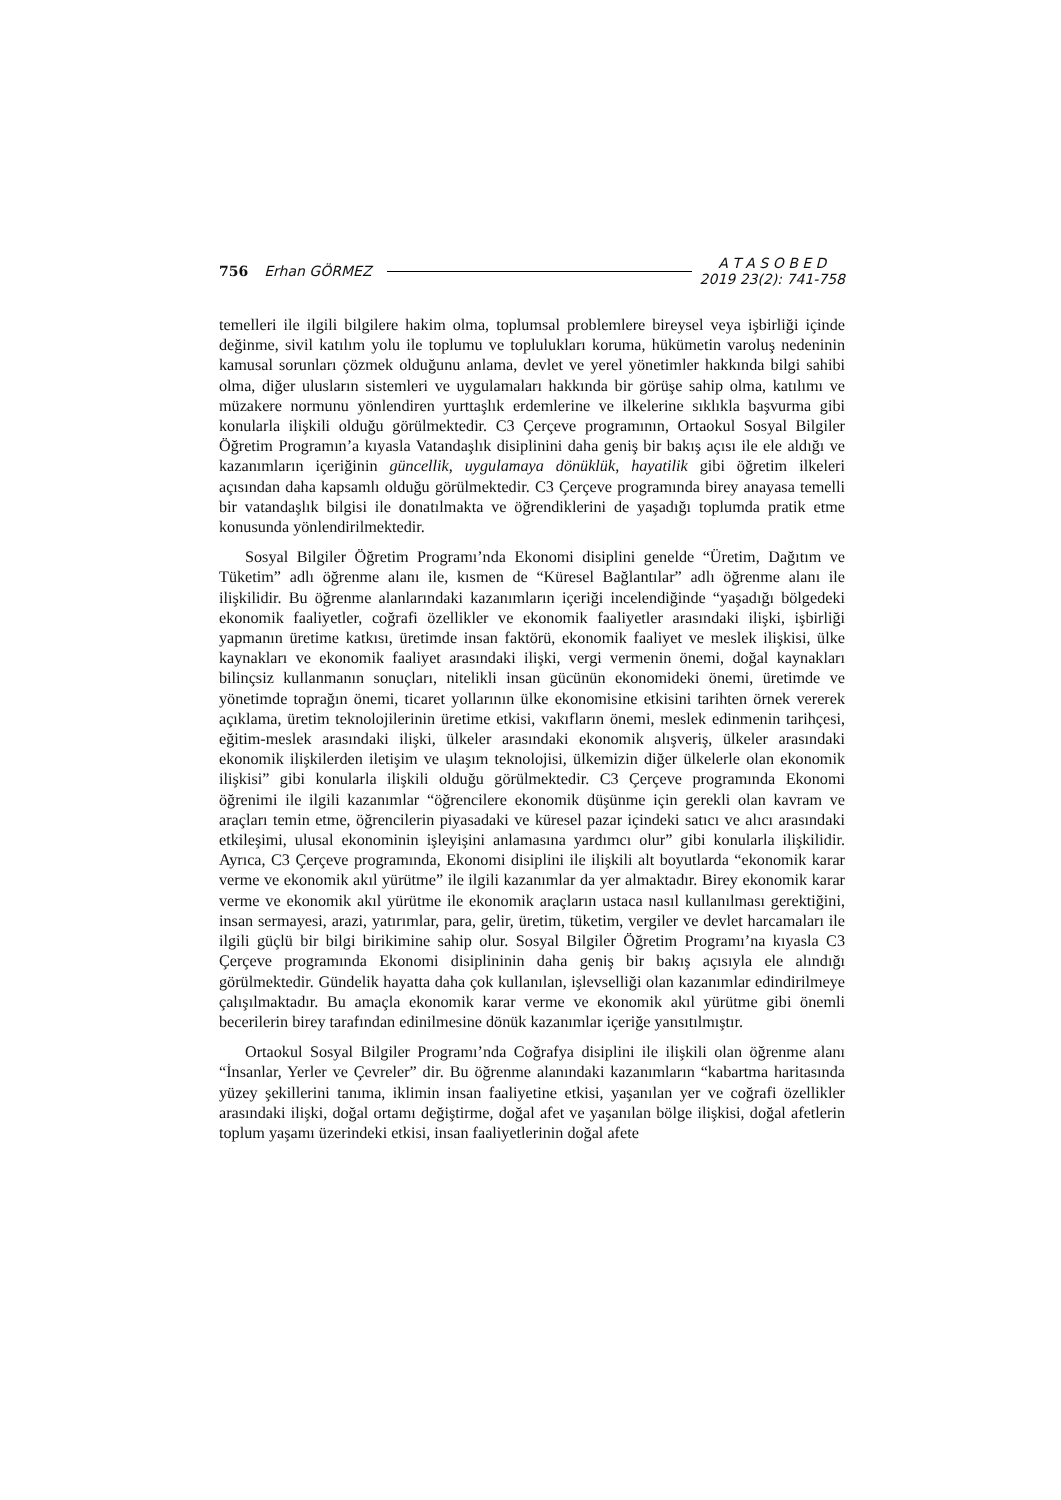756 Erhan GÖRMEZ
A T A S O B E D
2019 23(2): 741-758
temelleri ile ilgili bilgilere hakim olma, toplumsal problemlere bireysel veya işbirliği içinde değinme, sivil katılım yolu ile toplumu ve toplulukları koruma, hükümetin varoluş nedeninin kamusal sorunları çözmek olduğunu anlama, devlet ve yerel yönetimler hakkında bilgi sahibi olma, diğer ulusların sistemleri ve uygulamaları hakkında bir görüşe sahip olma, katılımı ve müzakere normunu yönlendiren yurttaşlık erdemlerine ve ilkelerine sıklıkla başvurma gibi konularla ilişkili olduğu görülmektedir. C3 Çerçeve programının, Ortaokul Sosyal Bilgiler Öğretim Programın’a kıyasla Vatandaşlık disiplinini daha geniş bir bakış açısı ile ele aldığı ve kazanımların içeriğinin güncellik, uygulamaya dönüklük, hayatilik gibi öğretim ilkeleri açısından daha kapsamlı olduğu görülmektedir. C3 Çerçeve programında birey anayasa temelli bir vatandaşlık bilgisi ile donatılmakta ve öğrendiklerini de yaşadığı toplumda pratik etme konusunda yönlendirilmektedir.
Sosyal Bilgiler Öğretim Programı’nda Ekonomi disiplini genelde “Üretim, Dağıtım ve Tüketim” adlı öğrenme alanı ile, kısmen de “Küresel Bağlantılar” adlı öğrenme alanı ile ilişkilidir. Bu öğrenme alanlarındaki kazanımların içeriği incelendiğinde “yaşadığı bölgedeki ekonomik faaliyetler, coğrafi özellikler ve ekonomik faaliyetler arasındaki ilişki, işbirliği yapmanın üretime katkısı, üretimde insan faktörü, ekonomik faaliyet ve meslek ilişkisi, ülke kaynakları ve ekonomik faaliyet arasındaki ilişki, vergi vermenin önemi, doğal kaynakları bilinçsiz kullanmanın sonuçları, nitelikli insan gücünün ekonomideki önemi, üretimde ve yönetimde toprağın önemi, ticaret yollarının ülke ekonomisine etkisini tarihten örnek vererek açıklama, üretim teknolojilerinin üretime etkisi, vakıfların önemi, meslek edinmenin tarihçesi, eğitim-meslek arasındaki ilişki, ülkeler arasındaki ekonomik alışveriş, ülkeler arasındaki ekonomik ilişkilerden iletişim ve ulaşım teknolojisi, ülkemizin diğer ülkelerle olan ekonomik ilişkisi” gibi konularla ilişkili olduğu görülmektedir. C3 Çerçeve programında Ekonomi öğrenimi ile ilgili kazanımlar “öğrencilere ekonomik düşünme için gerekli olan kavram ve araçları temin etme, öğrencilerin piyasadaki ve küresel pazar içindeki satıcı ve alıcı arasındaki etkileşimi, ulusal ekonominin işleyişini anlamasına yardımcı olur” gibi konularla ilişkilidir. Ayrıca, C3 Çerçeve programında, Ekonomi disiplini ile ilişkili alt boyutlarda “ekonomik karar verme ve ekonomik akıl yürütme” ile ilgili kazanımlar da yer almaktadır. Birey ekonomik karar verme ve ekonomik akıl yürütme ile ekonomik araçların ustaca nasıl kullanılması gerektiğini, insan sermayesi, arazi, yatırımlar, para, gelir, üretim, tüketim, vergiler ve devlet harcamaları ile ilgili güçlü bir bilgi birikimine sahip olur. Sosyal Bilgiler Öğretim Programı’na kıyasla C3 Çerçeve programında Ekonomi disiplininin daha geniş bir bakış açısıyla ele alındığı görülmektedir. Gündelik hayatta daha çok kullanılan, işlevselliği olan kazanımlar edindirilmeye çalışılmaktadır. Bu amaçla ekonomik karar verme ve ekonomik akıl yürütme gibi önemli becerilerin birey tarafından edinilmesine dönük kazanımlar içeriğe yansıtılmıştır.
Ortaokul Sosyal Bilgiler Programı’nda Coğrafya disiplini ile ilişkili olan öğrenme alanı “İnsanlar, Yerler ve Çevreler” dir. Bu öğrenme alanındaki kazanımların “kabartma haritasında yüzey şekillerini tanıma, iklimin insan faaliyetine etkisi, yaşanılan yer ve coğrafi özellikler arasındaki ilişki, doğal ortamı değiştirme, doğal afet ve yaşanılan bölge ilişkisi, doğal afetlerin toplum yaşamı üzerindeki etkisi, insan faaliyetlerinin doğal afete